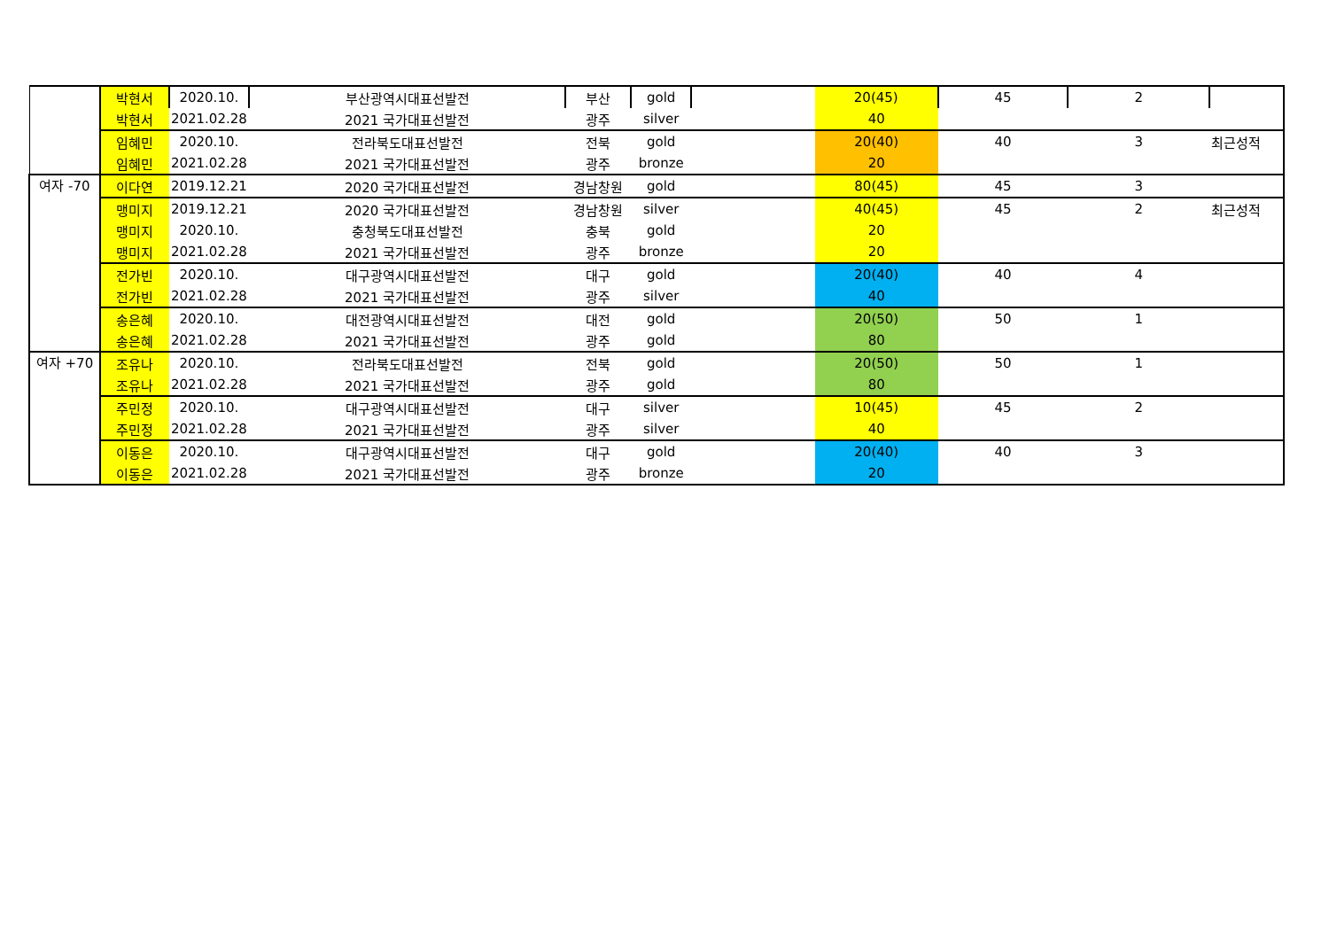| | 박현서 | 2020.10. | 부산광역시대표선발전 | 부산 | gold | | 20(45) | 45 | 2 | |
| | 박현서 | 2021.02.28 | 2021 국가대표선발전 | 광주 | silver | | 40 | | | |
| | 임혜민 | 2020.10. | 전라북도대표선발전 | 전북 | gold | | 20(40) | 40 | 3 | 최근성적 |
| | 임혜민 | 2021.02.28 | 2021 국가대표선발전 | 광주 | bronze | | 20 | | | |
| 여자 -70 | 이다연 | 2019.12.21 | 2020 국가대표선발전 | 경남창원 | gold | | 80(45) | 45 | 3 | |
| | 맹미지 | 2019.12.21 | 2020 국가대표선발전 | 경남창원 | silver | | 40(45) | 45 | 2 | 최근성적 |
| | 맹미지 | 2020.10. | 충청북도대표선발전 | 충북 | gold | | 20 | | | |
| | 맹미지 | 2021.02.28 | 2021 국가대표선발전 | 광주 | bronze | | 20 | | | |
| | 전가빈 | 2020.10. | 대구광역시대표선발전 | 대구 | gold | | 20(40) | 40 | 4 | |
| | 전가빈 | 2021.02.28 | 2021 국가대표선발전 | 광주 | silver | | 40 | | | |
| | 송은혜 | 2020.10. | 대전광역시대표선발전 | 대전 | gold | | 20(50) | 50 | 1 | |
| | 송은혜 | 2021.02.28 | 2021 국가대표선발전 | 광주 | gold | | 80 | | | |
| 여자 +70 | 조유나 | 2020.10. | 전라북도대표선발전 | 전북 | gold | | 20(50) | 50 | 1 | |
| | 조유나 | 2021.02.28 | 2021 국가대표선발전 | 광주 | gold | | 80 | | | |
| | 주민정 | 2020.10. | 대구광역시대표선발전 | 대구 | silver | | 10(45) | 45 | 2 | |
| | 주민정 | 2021.02.28 | 2021 국가대표선발전 | 광주 | silver | | 40 | | | |
| | 이동은 | 2020.10. | 대구광역시대표선발전 | 대구 | gold | | 20(40) | 40 | 3 | |
| | 이동은 | 2021.02.28 | 2021 국가대표선발전 | 광주 | bronze | | 20 | | | |